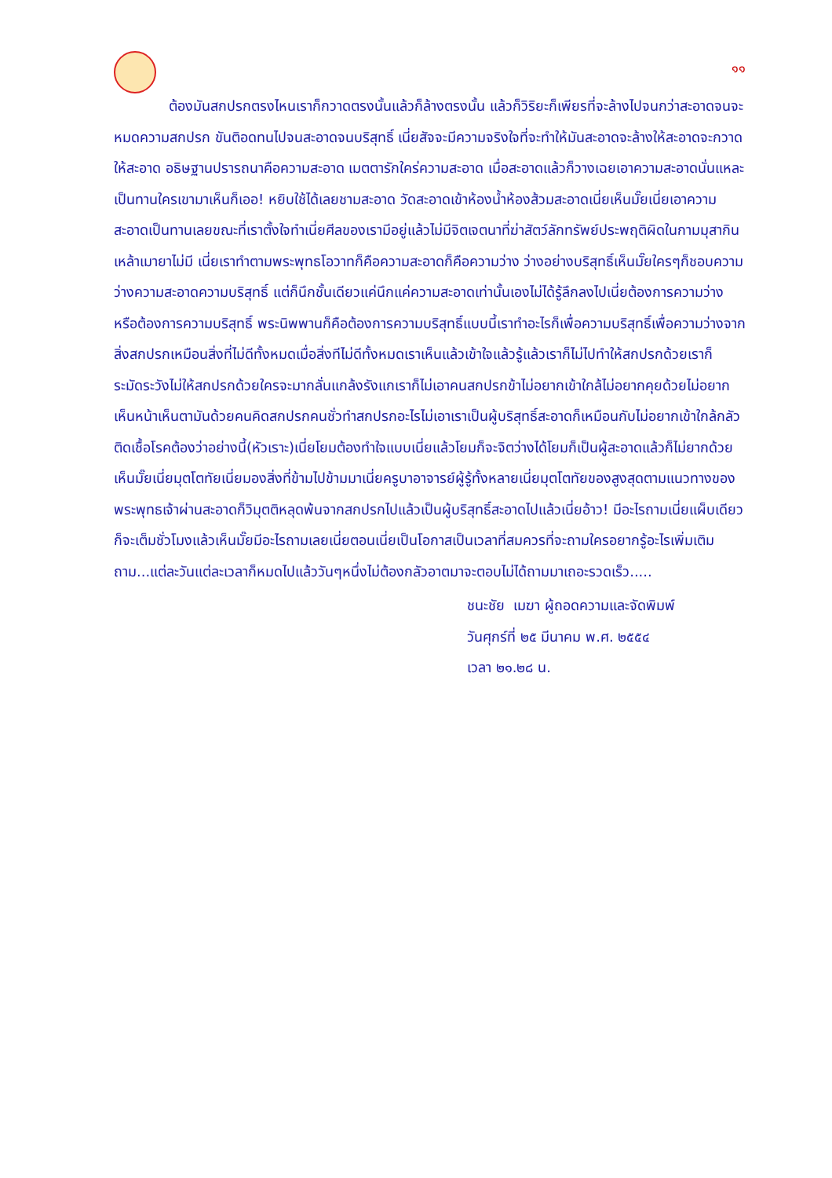๑๑
ต้องมันสกปรกตรงไหนเราก็กวาดตรงนั้นแล้วก็ล้างตรงนั้น แล้วก็วิริยะก็เพียรที่จะล้างไปจนกว่าสะอาดจนจะหมดความสกปรก ขันติอดทนไปจนสะอาดจนบริสุทธิ์ เนี่ยสัจจะมีความจริงใจที่จะทำให้มันสะอาดจะล้างให้สะอาดจะกวาดให้สะอาด อธิษฐานปรารถนาคือความสะอาด เมตตารักใคร่ความสะอาด เมื่อสะอาดแล้วก็วางเฉยเอาความสะอาดนั่นแหละเป็นทานใครเขามาเห็นก็เออ! หยิบใช้ได้เลยชามสะอาด วัดสะอาดเข้าห้องน้ำห้องส้วมสะอาดเนี่ยเห็นมั๊ยเนี่ยเอาความสะอาดเป็นทานเลยขณะที่เราตั้งใจทำเนี่ยศีลของเรามีอยู่แล้วไม่มีจิตเจตนาที่ฆ่าสัตว์ลักทรัพย์ประพฤติผิดในกามมุสากินเหล้าเมายาไม่มี เนี่ยเราทำตามพระพุทธโอวาทก็คือความสะอาดก็คือความว่าง ว่างอย่างบริสุทธิ์เห็นมั๊ยใครๆก็ชอบความว่างความสะอาดความบริสุทธิ์ แต่ก็นึกชั้นเดียวแค่นึกแค่ความสะอาดเท่านั้นเองไม่ได้รู้ลึกลงไปเนี่ยต้องการความว่างหรือต้องการความบริสุทธิ์ พระนิพพานก็คือต้องการความบริสุทธิ์แบบนี้เราทำอะไรก็เพื่อความบริสุทธิ์เพื่อความว่างจากสิ่งสกปรกเหมือนสิ่งที่ไม่ดีทั้งหมดเมื่อสิ่งทีไม่ดีทั้งหมดเราเห็นแล้วเข้าใจแล้วรู้แล้วเราก็ไม่ไปทำให้สกปรกด้วยเราก็ระมัดระวังไม่ให้สกปรกด้วยใครจะมากลั่นแกล้งรังแกเราก็ไม่เอาคนสกปรกข้าไม่อยากเข้าใกล้ไม่อยากคุยด้วยไม่อยากเห็นหน้าเห็นตามันด้วยคนคิดสกปรกคนชั่วทำสกปรกอะไรไม่เอาเราเป็นผู้บริสุทธิ์สะอาดก็เหมือนกับไม่อยากเข้าใกล้กลัวติดเชื้อโรคต้องว่าอย่างนี้(หัวเราะ)เนี่ยโยมต้องทำใจแบบเนี่ยแล้วโยมก็จะจิตว่างได้โยมก็เป็นผู้สะอาดแล้วก็ไม่ยากด้วยเห็นมั๊ยเนี่ยมุตโตทัยเนี่ยมองสิ่งที่ข้ามไปข้ามมาเนี่ยครูบาอาจารย์ผู้รู้ทั้งหลายเนี่ยมุตโตทัยของสูงสุดตามแนวทางของพระพุทธเจ้าผ่านสะอาดก็วิมุตติหลุดพ้นจากสกปรกไปแล้วเป็นผู้บริสุทธิ์สะอาดไปแล้วเนี่ยอ้าว! มีอะไรถามเนี่ยแผ็บเดียวก็จะเต็มชั่วโมงแล้วเห็นมั๊ยมีอะไรถามเลยเนี่ยตอนเนี่ยเป็นโอกาสเป็นเวลาที่สมควรที่จะถามใครอยากรู้อะไรเพิ่มเติมถาม...แต่ละวันแต่ละเวลาก็หมดไปแล้ววันๆหนึ่งไม่ต้องกลัวอาตมาจะตอบไม่ได้ถามมาเถอะรวดเร็ว.....
ชนะชัย เมฆา ผู้ถอดความและจัดพิมพ์
วันศุกร์ที่ ๒๕ มีนาคม พ.ศ. ๒๕๕๔
เวลา ๒๑.๒๘ น.